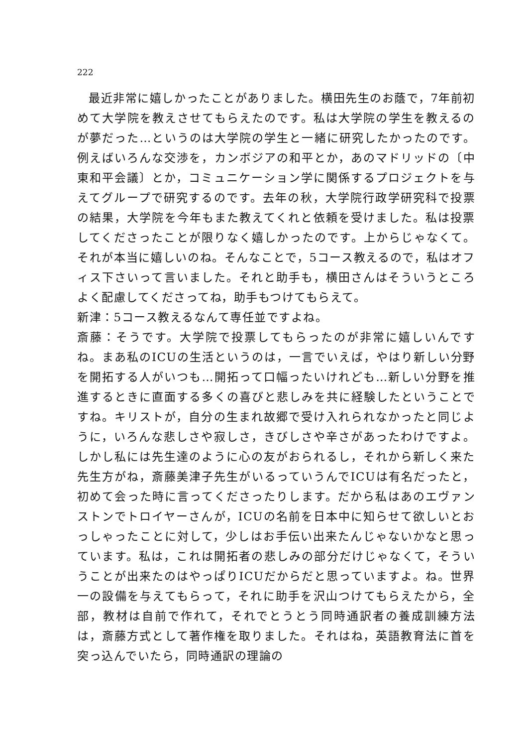222
最近非常に嬉しかったことがありました。横田先生のお蔭で，7年前初めて大学院を教えさせてもらえたのです。私は大学院の学生を教えるのが夢だった…というのは大学院の学生と一緒に研究したかったのです。例えばいろんな交渉を，カンボジアの和平とか，あのマドリッドの〔中東和平会議〕とか，コミュニケーション学に関係するプロジェクトを与えてグループで研究するのです。去年の秋，大学院行政学研究科で投票の結果，大学院を今年もまた教えてくれと依頼を受けました。私は投票してくださったことが限りなく嬉しかったのです。上からじゃなくて。それが本当に嬉しいのね。そんなことで，5コース教えるので，私はオフィス下さいって言いました。それと助手も，横田さんはそういうところよく配慮してくださってね，助手もつけてもらえて。
新津：5コース教えるなんて専任並ですよね。
斎藤：そうです。大学院で投票してもらったのが非常に嬉しいんですね。まあ私のICUの生活というのは，一言でいえば，やはり新しい分野を開拓する人がいつも…開拓って口幅ったいけれども…新しい分野を推進するときに直面する多くの喜びと悲しみを共に経験したということですね。キリストが，自分の生まれ故郷で受け入れられなかったと同じように，いろんな悲しさや寂しさ，きびしさや辛さがあったわけですよ。しかし私には先生達のように心の友がおられるし，それから新しく来た先生方がね，斎藤美津子先生がいるっていうんでICUは有名だったと，初めて会った時に言ってくださったりします。だから私はあのエヴァンストンでトロイヤーさんが，ICUの名前を日本中に知らせて欲しいとおっしゃったことに対して，少しはお手伝い出来たんじゃないかなと思っています。私は，これは開拓者の悲しみの部分だけじゃなくて，そういうことが出来たのはやっぱりICUだからだと思っていますよ。ね。世界一の設備を与えてもらって，それに助手を沢山つけてもらえたから，全部，教材は自前で作れて，それでとうとう同時通訳者の養成訓練方法は，斎藤方式として著作権を取りました。それはね，英語教育法に首を突っ込んでいたら，同時通訳の理論の